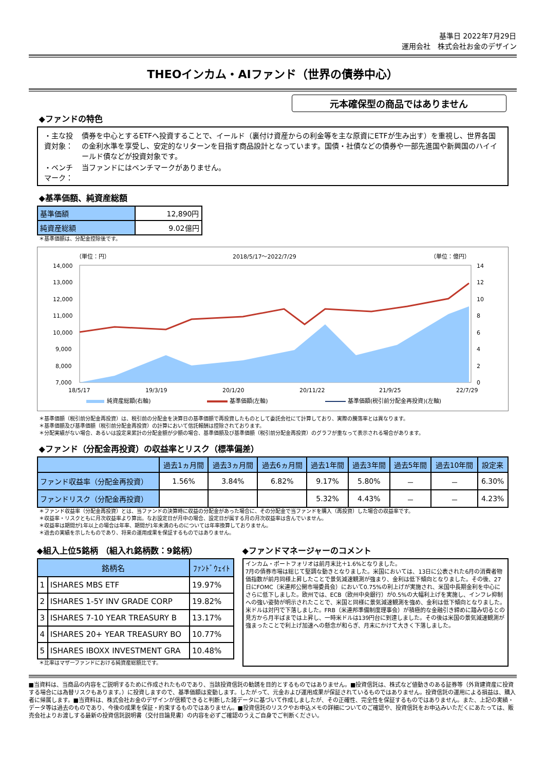基準日 2022年7月29日
運用会社　株式会社お金のデザイン
THEOインカム・AIファンド（世界の債券中心）
元本確保型の商品ではありません
◆ファンドの特色
| ・主な投資対象： | 債券を中心とするETFへ投資することで、イールド（裏付け資産からの利金等を主な原資にETFが生み出す）を重視し、世界各国の金利水準を享受し、安定的なリターンを目指す商品設計となっています。国債・社債などの債券や一部先進国や新興国のハイイールド債などが投資対象です。 |
| ・ベンチマーク： | 当ファンドにはベンチマークがありません。 |
◆基準価額、純資産総額
| 基準価額 | 12,890円 |
| 純資産総額 | 9.02億円 |
＊基準価額は、分配金控除後です。
（単位：円）
2018/5/17～2022/7/29
（単位：億円）
14,000
13,000
12,000
11,000
10,000
9,000
8,000
7,000
14
12
10
8
6
4
2
0
18/5/17
19/3/19
20/1/20
20/11/22
21/9/25
22/7/29
純資産総額(右軸)
基準価額(左軸)
基準価額(税引前分配金再投資)(左軸)
＊基準価額（税引前分配金再投資）は、税引前の分配金を決算日の基準価額で再投資したものとして委託会社にて計算しており、実際の騰落率とは異なります。
＊基準価額及び基準価額（税引前分配金再投資）の計算において信託報酬は控除されております。
＊分配実績がない場合、あるいは設定来累計の分配金額が少額の場合、基準価額及び基準価額（税引前分配金再投資）のグラフが重なって表示される場合があります。
◆ファンド（分配金再投資）の収益率とリスク（標準偏差）
| | 過去1ヵ月間 | 過去3ヵ月間 | 過去6ヵ月間 | 過去1年間 | 過去3年間 | 過去5年間 | 過去10年間 | 設定来 |
| --- | --- | --- | --- | --- | --- | --- | --- | --- |
| ファンド収益率（分配金再投資） | 1.56% | 3.84% | 6.82% | 9.17% | 5.80% | － | － | 6.30% |
| ファンドリスク（分配金再投資） | | | | 5.32% | 4.43% | － | － | 4.23% |
＊ファンド収益率（分配金再投資）とは、当ファンドの決算時に収益の分配金があった場合に、その分配金で当ファンドを購入（再投資）した場合の収益率です。
＊収益率・リスクともに月次収益率より算出。なお設定日が月中の場合、設定日が属する月の月次収益率は含んでいません。
＊収益率は期間が1年以上の場合は年率、期間が1年未満のものについては年率換算しておりません。
＊過去の実績を示したものであり、将来の運用成果を保証するものではありません。
◆組入上位5銘柄 （組入れ銘柄数：9銘柄）
| 銘柄名 | | ﾌｧﾝﾄﾞｳｪｲﾄ |
| --- | --- | --- |
| 1 | ISHARES MBS ETF | 19.97% |
| 2 | ISHARES 1-5Y INV GRADE CORP | 19.82% |
| 3 | ISHARES 7-10 YEAR TREASURY B | 13.17% |
| 4 | ISHARES 20+ YEAR TREASURY BO | 10.77% |
| 5 | ISHARES IBOXX INVESTMENT GRA | 10.48% |
＊比率はマザーファンドにおける純資産総額比です。
◆ファンドマネージャーのコメント
インカム・ポートフォリオは前月末比＋1.6%となりました。
7月の債券市場は総じて堅調な動きとなりました。米国においては、13日に公表された6月の消費者物価指数が前月同様上昇したことで景気減速観測が強まり、金利は低下傾向となりました。その後、27日にFOMC（米連邦公開市場委員会）において0.75%の利上げが実施され、米国中長期金利を中心にさらに低下しました。欧州では、ECB（欧州中央銀行）が0.5%の大幅利上げを実施し、インフレ抑制への強い姿勢が明示されたことで、米国と同様に景気減速観測を強め、金利は低下傾向となりました。
米ドルは対円で下落しました。FRB（米連邦準備制度理事会）が積極的な金融引き締めに踏み切るとの見方から月半ばまでは上昇し、一時米ドルは139円台に到達しました。その後は米国の景気減速観測が強まったことで利上げ加速への懸念が和らぎ、月末にかけて大きく下落しました。
■当資料は、当商品の内容をご説明するために作成されたものであり、当該投資信託の勧誘を目的とするものではありません。■投資信託は、株式など値動きのある証券等（外貨建資産に投資する場合には為替リスクもあります。）に投資しますので、基準価額は変動します。したがって、元金および運用成果が保証されているものではありません。投資信託の運用による損益は、購入者に帰属します。■当資料は、株式会社お金のデザインが信頼できると判断した諸データに基づいて作成しましたが、その正確性、完全性を保証するものではありません。また、上記の実績・データ等は過去のものであり、今後の成果を保証・約束するものではありません。■投資信託のリスクやお申込メモの詳細についてのご確認や、投資信託をお申込みいただくにあたっては、販売会社よりお渡しする最新の投資信託説明書（交付目論見書）の内容を必ずご確認のうえご自身でご判断ください。